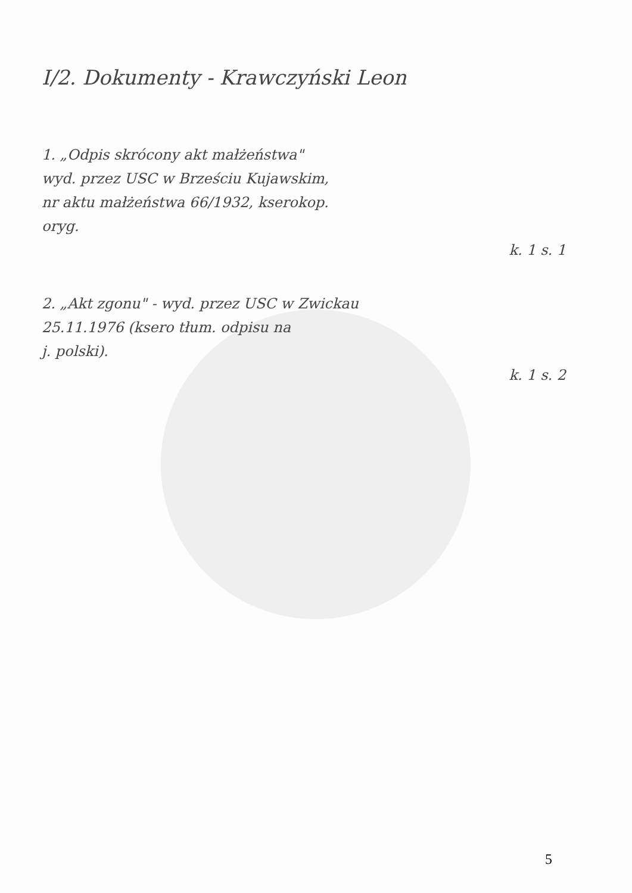I/2. Dokumenty - Krawczyński Leon
1. „Odpis skrócony akt małżeństwa"
wyd. przez USC w Brześciu Kujawskim,
nr aktu małżeństwa 66/1932, kserokop.
oryg.
k. 1 s. 1
2. „Akt zgonu" - wyd. przez USC w Zwickau
25.11.1976 (ksero tłum. odpisu na
j. polski).
k. 1 s. 2
5